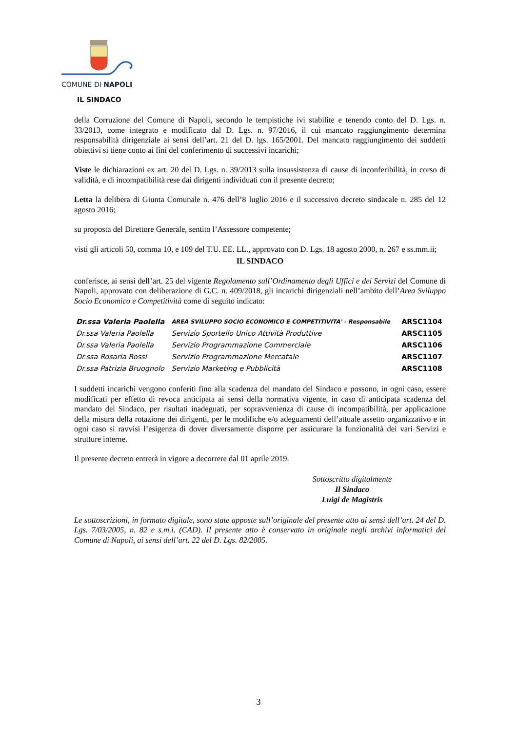COMUNE DI NAPOLI
IL SINDACO
della Corruzione del Comune di Napoli, secondo le tempistiche ivi stabilite e tenendo conto del D. Lgs. n. 33/2013, come integrato e modificato dal D. Lgs. n. 97/2016, il cui mancato raggiungimento determina responsabilità dirigenziale ai sensi dell’art. 21 del D. lgs. 165/2001. Del mancato raggiungimento dei suddetti obiettivi si tiene conto ai fini del conferimento di successivi incarichi;
Viste le dichiarazioni ex art. 20 del D. Lgs. n. 39/2013 sulla insussistenza di cause di inconferibilità, in corso di validità, e di incompatibilità rese dai dirigenti individuati con il presente decreto;
Letta la delibera di Giunta Comunale n. 476 dell’8 luglio 2016 e il successivo decreto sindacale n. 285 del 12 agosto 2016;
su proposta del Direttore Generale, sentito l’Assessore competente;
visti gli articoli 50, comma 10, e 109 del T.U. EE. LL., approvato con D. Lgs. 18 agosto 2000, n. 267 e ss.mm.ii;
IL SINDACO
conferisce, ai sensi dell’art. 25 del vigente Regolamento sull’Ordinamento degli Uffici e dei Servizi del Comune di Napoli, approvato con deliberazione di G.C. n. 409/2018, gli incarichi dirigenziali nell’ambito dell’Area Sviluppo Socio Economico e Competitività come di seguito indicato:
| Dr.ssa Valeria Paolella | AREA SVILUPPO SOCIO ECONOMICO E COMPETITIVITA' - Responsabile | ARSC1104 |
| Dr.ssa Valeria Paolella | Servizio Sportello Unico Attività Produttive | ARSC1105 |
| Dr.ssa Valeria Paolella | Servizio Programmazione Commerciale | ARSC1106 |
| Dr.ssa Rosaria Rossi | Servizio Programmazione Mercatale | ARSC1107 |
| Dr.ssa Patrizia Bruognolo | Servizio Marketing e Pubblicità | ARSC1108 |
I suddetti incarichi vengono conferiti fino alla scadenza del mandato del Sindaco e possono, in ogni caso, essere modificati per effetto di revoca anticipata ai sensi della normativa vigente, in caso di anticipata scadenza del mandato del Sindaco, per risultati inadeguati, per sopravvenienza di cause di incompatibilità, per applicazione della misura della rotazione dei dirigenti, per le modifiche e/o adeguamenti dell’attuale assetto organizzativo e in ogni caso si ravvisi l’esigenza di dover diversamente disporre per assicurare la funzionalità dei vari Servizi e strutture interne.
Il presente decreto entrerà in vigore a decorrere dal 01 aprile 2019.
Sottoscritto digitalmente
Il Sindaco
Luigi de Magistris
Le sottoscrizioni, in formato digitale, sono state apposte sull’originale del presente atto ai sensi dell’art. 24 del D. Lgs. 7/03/2005, n. 82 e s.m.i. (CAD). Il presente atto è conservato in originale negli archivi informatici del Comune di Napoli, ai sensi dell’art. 22 del D. Lgs. 82/2005.
3